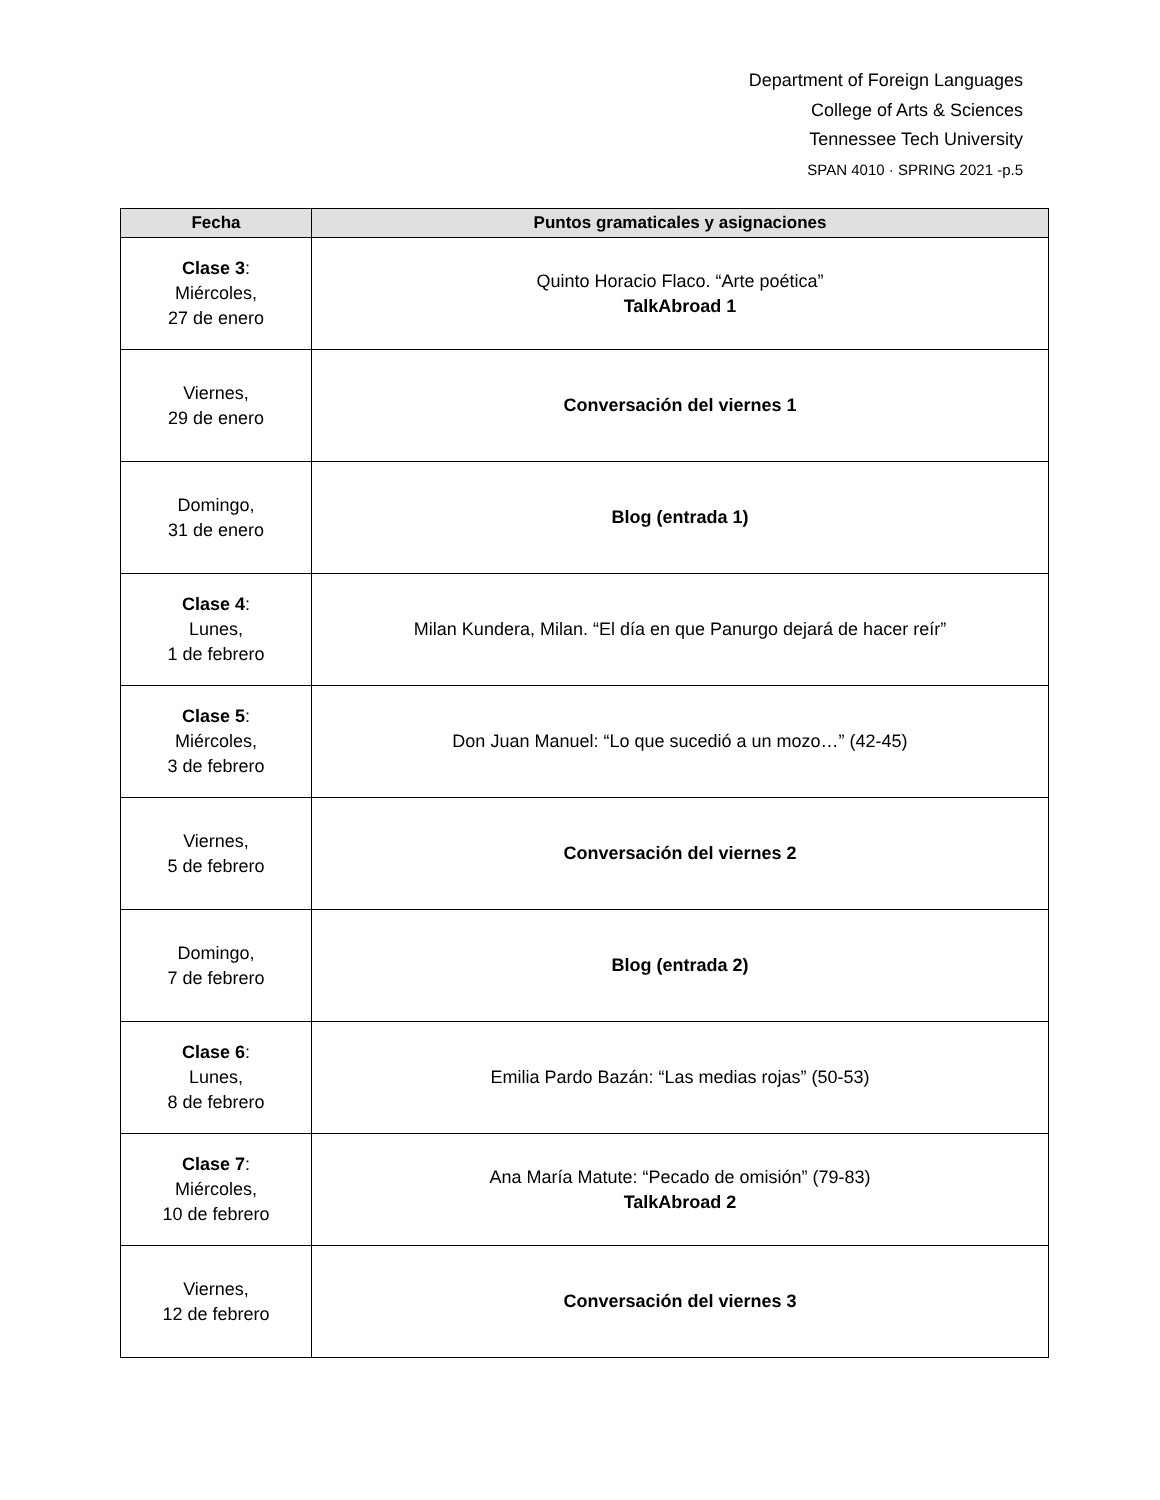Department of Foreign Languages
College of Arts & Sciences
Tennessee Tech University
SPAN 4010 · SPRING 2021 -p.5
| Fecha | Puntos gramaticales y asignaciones |
| --- | --- |
| Clase 3 : Miércoles, 27 de enero | Quinto Horacio Flaco. “Arte poética” TalkAbroad 1 |
| Viernes, 29 de enero | Conversación del viernes 1 |
| Domingo, 31 de enero | Blog (entrada 1) |
| Clase 4 : Lunes, 1 de febrero | Milan Kundera, Milan. “El día en que Panurgo dejará de hacer reír” |
| Clase 5 : Miércoles, 3 de febrero | Don Juan Manuel: “Lo que sucedió a un mozo…” (42-45) |
| Viernes, 5 de febrero | Conversación del viernes 2 |
| Domingo, 7 de febrero | Blog (entrada 2) |
| Clase 6 : Lunes, 8 de febrero | Emilia Pardo Bazán: “Las medias rojas” (50-53) |
| Clase 7 : Miércoles, 10 de febrero | Ana María Matute: “Pecado de omisión” (79-83) TalkAbroad 2 |
| Viernes, 12 de febrero | Conversación del viernes 3 |